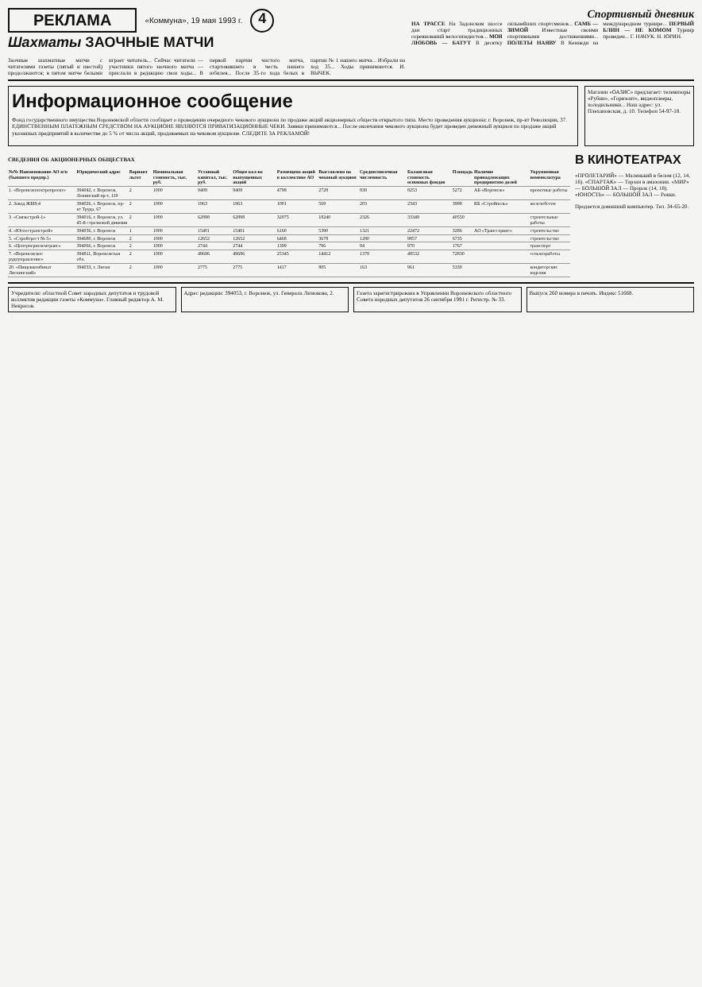РЕКЛАМА «Коммуна», 19 мая 1993 г. 4
Шахматы ЗАОЧНЫЕ МАТЧИ
Заочные шахматные матчи с читателями газеты (пятый и шестой) продолжаются; в пятом матче белыми играет читатель... Сейчас читатели — участники пятого заочного матча — прислали в редакцию свои ходы... В первой партии чистого матча, стартовавшего в честь нашего юбилея... После 35-го хода белых в партии № 1 нашего матча... Избрали на ход 35... Ходы принимаются. И. ВЫЧЕК.
Спортивный дневник
НА ТРАССЕ На Задонском шоссе дан старт традиционных соревнований велосипедистов... МОЯ ЛЮБОВЬ — БАТУТ В десятку сильнейших спортсменов... САМБ — ЗИМОЙ Известные своими спортивными достижениями... ПОЛЕТЫ НАЯВУ В Кеннеди на международном турнире... ПЕРВЫЙ БЛИН — НЕ КОМОМ Турнир проведен... Г. НАЧУК. Н. ЮРИН.
Информационное сообщение
Фонд государственного имущества Воронежской области сообщает о проведении очередного чекового аукциона по продаже акций акционерных обществ открытого типа. Место проведения аукциона: г. Воронеж, пр-кт Революции, 37. ЕДИНСТВЕННЫМ ПЛАТЕЖНЫМ СРЕДСТВОМ НА АУКЦИОНЕ ЯВЛЯЮТСЯ ПРИВАТИЗАЦИОННЫЕ ЧЕКИ. Заявки принимаются... После окончания чекового аукциона будет проведен денежный аукцион по продаже акций указанных предприятий в количестве до 5 % от числа акций, продаваемых на чековом аукционе. СЛЕДИТЕ ЗА РЕКЛАМОЙ!
Магазин «ОАЗИС» предлагает: телевизоры «Рубин», «Горизонт», видеоплееры, холодильники... Наш адрес: ул. Плехановская, д. 10. Телефон 54-97-18.
СВЕДЕНИЯ ОБ АКЦИОНЕРНЫХ ОБЩЕСТВАХ
| №№ Наименование АО п/п (бывшего предпр.) | Юридический адрес | Вариант льгот | Номинальная стоимость, тыс. руб. | Уставный капитал, тыс. руб. | Общее кол-во выпущенных акций | Размещено акций в коллективе АО | Выставлено на чековый аукцион | Среднесписочная численность | Балансовая стоимость основных фондов | Площадь | Наличие принадлежащих предприятию долей | Укрупненная номенклатура |
| --- | --- | --- | --- | --- | --- | --- | --- | --- | --- | --- | --- | --- |
| 1. «Воронежэлектропроект» | 394042, г. Воронеж, Ленинский пр-т, 119 | 2 | 1000 | 9408 | 9408 | 4798 | 2728 | 838 | 8253 | 5272 | АБ «Воронеж» | проектные работы |
| 2. Завод ЖБИ-4 | 394026, г. Воронеж, пр-кт Труда, 67 | 2 | 1000 | 1963 | 1963 | 1001 | 569 | 203 | 2343 | 3998 | КБ «Стройполь» | железобетон |
| 3. «Связьстрой-1» | 394016, г. Воронеж, ул. 45-й стрелковой дивизии | 2 | 1000 | 62898 | 62898 | 32075 | 18240 | 2326 | 33349 | 40550 | | строительные работы |
| 4. «Югоостранстрой» | 394036, г. Воронеж | 1 | 1000 | 15401 | 15401 | 6160 | 5390 | 1321 | 22472 | 3286 | АО «Транссервис» | строительство |
| 5. «Стройтрест № 5» | 394680, г. Воронеж | 2 | 1000 | 12652 | 12652 | 6468 | 3678 | 1280 | 9857 | 6735 | | строительство |
| 6. «Центрчерноземтранс» | 394066, г. Воронеж | 2 | 1000 | 2744 | 2744 | 1399 | 796 | 84 | 970 | 1767 | | транспорт |
| 7. «Воронежское рудоуправление» | 394811, Воронежская обл. | 2 | 1000 | 49696 | 49696 | 25345 | 14412 | 1378 | 48532 | 72830 | | сельхозработы |
| 20. «Пищевкомбинат Лискинский» | 394033, г. Лиски | 2 | 1000 | 2775 | 2775 | 1417 | 805 | 163 | 961 | 5330 | | кондитерские изделия |
В КИНОТЕАТРАХ
«ПРОЛЕТАРИЙ» — Маленький в белом (12, 14, 16). «СПАРТАК» — Тарзан в амазонии. «МИР» — БОЛЬШОЙ ЗАЛ — Пророк (14, 18). «ЮНОСТЬ» — БОЛЬШОЙ ЗАЛ — Рокки.
Продается домашний компьютер. Тел. 34-65-20.
Учредители: областной Совет народных депутатов и трудовой коллектив редакции газеты «Коммуна». Главный редактор А. М. Некрасов.
Адрес редакции: 394053, г. Воронеж, ул. Генерала Лизюкова, 2.
Газета зарегистрирована в Управлении Воронежского областного Совета народных депутатов 26 сентября 1991 г. Регистр. № 33.
Выпуск 260 номера в печать. Индекс 51668.